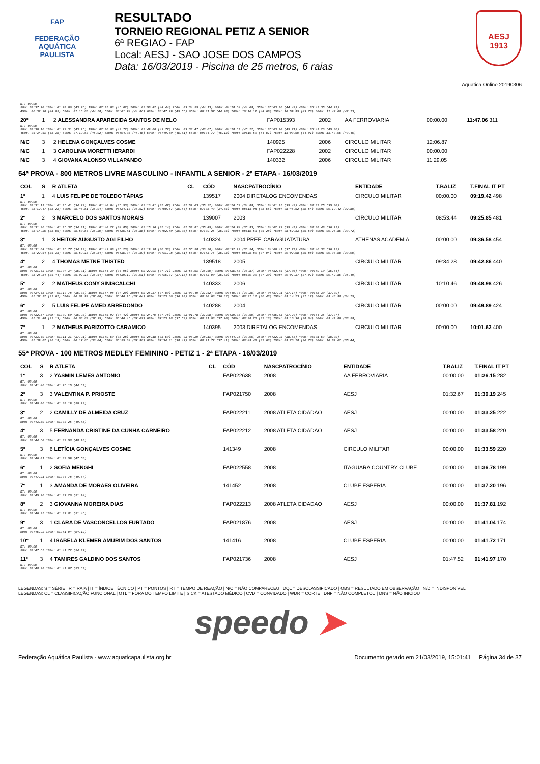FAP
FEDERAÇÃO
AQUÁTICA
PAULISTA
RESULTADO
TORNEIO REGIONAL PETIZ A SENIOR
6ª REGIAO - FAP
Local: AESJ - SAO JOSE DOS CAMPOS
Data: 16/03/2019 - Piscina de 25 metros, 6 raias
AESJ
1913
Aquatica Online 20190306
| RT: 00.00 50m: 00:37.70 100m: 01:20.96 (43.26) 150m: 02:05.98 (45.02) 200m: 02:50.42 (44.44) 250m: 03:34.55 (44.13) 300m: 04:18.64 (44.09) 350m: 05:03.06 (44.42) 400m: 05:47.35 (44.29) 450m: 06:32.30 (44.95) 500m: 07:16.88 (44.58) 550m: 08:01.74 (44.86) 600m: 08:47.29 (45.55) 650m: 09:31.57 (44.28) 700m: 10:16.17 (44.60) 750m: 10:59.95 (43.78) 800m: 11:42.08 (42.13) | | | | | | | | |
| 20º | 1 | 2 ALESSANDRA APARECIDA SANTOS DE MELO | | FAP015393 | 2002 | AA FERROVIARIA | 00:00.00 | 11:47.06 311 |
| RT: 00.00 50m: 00:39.16 100m: 01:22.31 (43.15) 150m: 02:06.03 (43.72) 200m: 02:49.80 (43.77) 250m: 03:33.47 (43.67) 300m: 04:18.69 (45.22) 350m: 05:03.90 (45.21) 400m: 05:49.26 (45.36) 450m: 06:34.61 (45.35) 500m: 07:19.63 (45.02) 550m: 08:04.08 (44.45) 600m: 08:49.59 (45.51) 650m: 09:34.72 (45.13) 700m: 10:19.59 (44.87) 750m: 11:03.60 (44.01) 800m: 11:47.06 (43.46) | | | | | | | | |
| N/C | 3 | 2 HELENA GONÇALVES COSME | | 140925 | 2006 | CIRCULO MILITAR | 12:06.87 | |
| N/C | 1 | 3 CAROLINA MORETTI IERARDI | | FAP022228 | 2002 | CIRCULO MILITAR | 00:00.00 | |
| N/C | 3 | 4 GIOVANA ALONSO VILLAPANDO | | 140332 | 2006 | CIRCULO MILITAR | 11:29.05 | |
54ª PROVA - 800 METROS LIVRE MASCULINO - INFANTIL A SENIOR - 2ª ETAPA - 16/03/2019
| COL | S | R ATLETA | CL | CÓD | NASCPATROCÍNIO | ENTIDADE | T.BALIZ | T.FINAL IT PT |
| --- | --- | --- | --- | --- | --- | --- | --- | --- |
| 1º | 1 | 4 LUIS FELIPE DE TOLEDO TÁPIAS | | 139517 | 2004 DIRETALOG ENCOMENDAS | CIRCULO MILITAR | 00:00.00 | 09:19.42 498 |
| RT: 00.00 50m: 00:31.19 100m: 01:05.41 (34.22) 150m: 01:40.94 (35.53) 200m: 02:16.41 (35.47) 250m: 02:51.63 (35.22) 300m: 03:26.52 (34.89) 350m: 04:01.95 (35.43) 400m: 04:37.25 (35.30) 450m: 05:12.47 (35.22) 500m: 05:48.51 (36.04) 550m: 06:24.13 (35.62) 600m: 07:00.57 (36.44) 650m: 07:35.43 (34.86) 700m: 08:11.08 (35.65) 750m: 08:46.62 (35.54) 800m: 09:19.42 (32.80) | | | | | | | | |
| 2º | 2 | 3 MARCELO DOS SANTOS MORAIS | | 139007 | 2003 | CIRCULO MILITAR | 08:53.44 | 09:25.85 481 |
| RT: 00.00 50m: 00:31.36 100m: 01:05.37 (34.01) 150m: 01:40.22 (34.85) 200m: 02:15.36 (35.14) 250m: 02:50.81 (35.45) 300m: 03:26.74 (35.93) 350m: 04:02.23 (35.49) 400m: 04:38.40 (36.17) 450m: 05:14.26 (35.86) 500m: 05:50.56 (36.30) 550m: 06:26.41 (35.85) 600m: 07:02.49 (36.08) 650m: 07:39.25 (36.76) 700m: 08:15.53 (36.28) 750m: 08:52.13 (36.60) 800m: 09:25.85 (33.72) | | | | | | | | |
| 3º | 1 | 3 HEITOR AUGUSTO AGI FILHO | | 140324 | 2004 PREF. CARAGUATATUBA | ATHENAS ACADEMIA | 00:00.00 | 09:36.58 454 |
| RT: 00.00 50m: 00:31.84 100m: 01:06.77 (34.93) 150m: 01:43.00 (36.23) 200m: 02:19.38 (36.38) 250m: 02:55.58 (36.20) 300m: 03:32.12 (36.54) 350m: 04:09.41 (37.29) 400m: 04:46.33 (36.92) 450m: 05:22.64 (36.31) 500m: 05:59.18 (36.54) 550m: 06:35.37 (36.19) 600m: 07:11.98 (36.61) 650m: 07:48.76 (36.78) 700m: 08:25.80 (37.04) 750m: 09:02.68 (36.88) 800m: 09:36.58 (33.90) | | | | | | | | |
| 4º | 2 | 4 THOMAS METNE THISTED | | 139518 | 2005 | CIRCULO MILITAR | 09:34.28 | 09:42.86 440 |
| RT: 00.00 50m: 00:31.63 100m: 01:07.34 (35.71) 150m: 01:44.30 (36.96) 200m: 02:22.01 (37.71) 250m: 02:58.61 (36.60) 300m: 03:35.48 (36.87) 350m: 04:12.56 (37.08) 400m: 04:49.10 (36.54) 450m: 05:25.54 (36.44) 500m: 06:02.18 (36.64) 550m: 06:39.19 (37.01) 600m: 07:16.37 (37.18) 650m: 07:53.00 (36.63) 700m: 08:30.30 (37.30) 750m: 09:07.37 (37.07) 800m: 09:42.86 (35.49) | | | | | | | | |
| 5º | 2 | 2 MATHEUS CONY SINISCALCHI | | 140333 | 2006 | CIRCULO MILITAR | 10:10.46 | 09:48.98 426 |
| RT: 00.00 50m: 00:34.45 100m: 01:10.78 (36.33) 150m: 01:47.98 (37.20) 200m: 02:25.87 (37.89) 250m: 03:03.49 (37.62) 300m: 03:40.74 (37.25) 350m: 04:17.91 (37.17) 400m: 04:55.30 (37.39) 450m: 05:32.92 (37.62) 500m: 06:09.92 (37.00) 550m: 06:46.96 (37.04) 600m: 07:23.86 (36.90) 650m: 08:00.68 (36.82) 700m: 08:37.11 (36.43) 750m: 09:14.23 (37.12) 800m: 09:48.98 (34.75) | | | | | | | | |
| 6º | 2 | 5 LUIS FELIPE AMED ARREDONDO | | 140288 | 2004 | CIRCULO MILITAR | 00:00.00 | 09:49.89 424 |
| RT: 00.00 50m: 00:32.57 100m: 01:09.50 (36.93) 150m: 01:46.92 (37.42) 200m: 02:24.70 (37.78) 250m: 03:01.78 (37.08) 300m: 03:39.38 (37.60) 350m: 04:16.58 (37.20) 400m: 04:54.35 (37.77) 450m: 05:31.48 (37.13) 500m: 06:08.83 (37.35) 550m: 06:46.45 (37.62) 600m: 07:23.98 (37.53) 650m: 08:01.08 (37.10) 700m: 08:38.26 (37.18) 750m: 09:16.30 (38.04) 800m: 09:49.89 (33.59) | | | | | | | | |
| 7º | 1 | 2 MATHEUS PARIZOTTO CARAMICO | | 140395 | 2003 DIRETALOG ENCOMENDAS | CIRCULO MILITAR | 00:00.00 | 10:01.62 400 |
| RT: 00.00 50m: 00:33.40 100m: 01:11.31 (37.91) 150m: 01:49.59 (38.28) 200m: 02:28.18 (38.59) 250m: 03:06.29 (38.11) 300m: 03:44.25 (37.96) 350m: 04:22.93 (38.68) 400m: 05:01.63 (38.70) 450m: 05:39.82 (38.19) 500m: 06:17.86 (38.04) 550m: 06:55.84 (37.98) 600m: 07:34.31 (38.47) 650m: 08:11.72 (37.41) 700m: 08:49.40 (37.68) 750m: 09:26.18 (36.78) 800m: 10:01.62 (35.44) | | | | | | | | |
55ª PROVA - 100 METROS MEDLEY FEMININO - PETIZ 1 - 2ª ETAPA - 16/03/2019
| COL | S | R ATLETA | CL | CÓD | NASCPATROCÍNIO | ENTIDADE | T.BALIZ | T.FINAL IT PT |
| --- | --- | --- | --- | --- | --- | --- | --- | --- |
| 1º | 3 | 2 YASMIN LEMES ANTONIO | | FAP022638 | 2008 | AA FERROVIARIA | 00:00.00 | 01:26.15 282 |
| RT: 00.00 50m: 00:41.46 100m: 01:26.15 (44.69) | | | | | | | | |
| 2º | 3 | 3 VALENTINA P. PRIOSTE | | FAP021750 | 2008 | AESJ | 01:32.67 | 01:30.19 245 |
| RT: 00.00 50m: 00:40.06 100m: 01:30.19 (50.13) | | | | | | | | |
| 3º | 2 | 2 CAMILLY DE ALMEIDA CRUZ | | FAP022211 | 2008 ATLETA CIDADAO | AESJ | 00:00.00 | 01:33.25 222 |
| RT: 00.00 50m: 00:43.80 100m: 01:33.25 (49.45) | | | | | | | | |
| 4º | 3 | 5 FERNANDA CRISTINE DA CUNHA CARNEIRO | | FAP022212 | 2008 ATLETA CIDADAO | AESJ | 00:00.00 | 01:33.58 220 |
| RT: 00.00 50m: 00:44.60 100m: 01:33.58 (48.98) | | | | | | | | |
| 5º | 3 | 6 LETÍCIA GONÇALVES COSME | | 141349 | 2008 | CIRCULO MILITAR | 00:00.00 | 01:33.59 220 |
| RT: 00.00 50m: 00:46.01 100m: 01:33.59 (47.58) | | | | | | | | |
| 6º | 1 | 2 SOFIA MENGHI | | FAP022558 | 2008 | ITAGUARA COUNTRY CLUBE | 00:00.00 | 01:36.78 199 |
| RT: 00.00 50m: 00:47.21 100m: 01:36.78 (49.57) | | | | | | | | |
| 7º | 1 | 3 AMANDA DE MORAES OLIVEIRA | | 141452 | 2008 | CLUBE ESPERIA | 00:00.00 | 01:37.20 196 |
| RT: 00.00 50m: 00:45.26 100m: 01:37.20 (51.94) | | | | | | | | |
| 8º | 2 | 3 GIOVANNA MOREIRA DIAS | | FAP022213 | 2008 ATLETA CIDADAO | AESJ | 00:00.00 | 01:37.81 192 |
| RT: 00.00 50m: 00:46.35 100m: 01:37.81 (51.46) | | | | | | | | |
| 9º | 3 | 1 CLARA DE VASCONCELLOS FURTADO | | FAP021876 | 2008 | AESJ | 00:00.00 | 01:41.04 174 |
| RT: 00.00 50m: 00:46.92 100m: 01:41.04 (54.12) | | | | | | | | |
| 10º | 1 | 4 ISABELA KLEMER AMURIM DOS SANTOS | | 141416 | 2008 | CLUBE ESPERIA | 00:00.00 | 01:41.72 171 |
| RT: 00.00 50m: 00:47.65 100m: 01:41.72 (54.07) | | | | | | | | |
| 11º | 3 | 4 TAMIRES GALDINO DOS SANTOS | | FAP021736 | 2008 | AESJ | 01:47.52 | 01:41.97 170 |
| RT: 00.00 50m: 00:48.28 100m: 01:41.97 (53.69) | | | | | | | | |
LEGENDAS: S = SÉRIE | R = RAIA | IT = ÍNDICE TÉCNICO | PT = PONTOS | RT = TEMPO DE REAÇÃO | N/C = NÃO COMPARECEU | DQL = DESCLASSIFICADO | OBS = RESULTADO EM OBSERVAÇÃO | N/D = INDISPONÍVEL
LEGENDAS: CL = CLASSIFICAÇÃO FUNCIONAL | OTL = FORA DO TEMPO LIMITE | SICK = ATESTADO MÉDICO | CVD = CONVIDADO | WDR = CORTE | DNF = NÃO COMPLETOU | DNS = NÃO INICIOU
speedo ➤
Federação Aquática Paulista - www.aquaticapaulista.org.br Documento gerado em 21/03/2019, 15:01:41 Página 34 de 37